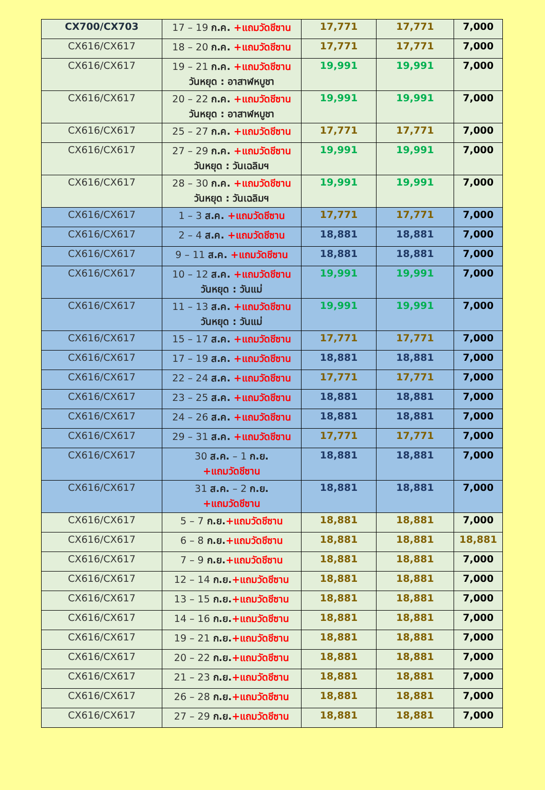| CX700/CX703 | 17 – 19 ก.ค. +แถมวัดชีซาน | 17,771 | 17,771 | 7,000 |
| CX616/CX617 | 18 – 20 ก.ค. +แถมวัดชีซาน | 17,771 | 17,771 | 7,000 |
| CX616/CX617 | 19 – 21 ก.ค. +แถมวัดชีซาน วันหยุด : อาสาฬหบูชา | 19,991 | 19,991 | 7,000 |
| CX616/CX617 | 20 – 22 ก.ค. +แถมวัดชีซาน วันหยุด : อาสาฬหบูชา | 19,991 | 19,991 | 7,000 |
| CX616/CX617 | 25 – 27 ก.ค. +แถมวัดชีซาน | 17,771 | 17,771 | 7,000 |
| CX616/CX617 | 27 – 29 ก.ค. +แถมวัดชีซาน วันหยุด : วันเฉลิมฯ | 19,991 | 19,991 | 7,000 |
| CX616/CX617 | 28 – 30 ก.ค. +แถมวัดชีซาน วันหยุด : วันเฉลิมฯ | 19,991 | 19,991 | 7,000 |
| CX616/CX617 | 1 – 3 ส.ค. +แถมวัดชีซาน | 17,771 | 17,771 | 7,000 |
| CX616/CX617 | 2 – 4 ส.ค. +แถมวัดชีซาน | 18,881 | 18,881 | 7,000 |
| CX616/CX617 | 9 – 11 ส.ค. +แถมวัดชีซาน | 18,881 | 18,881 | 7,000 |
| CX616/CX617 | 10 – 12 ส.ค. +แถมวัดชีซาน วันหยุด : วันแม่ | 19,991 | 19,991 | 7,000 |
| CX616/CX617 | 11 – 13 ส.ค. +แถมวัดชีซาน วันหยุด : วันแม่ | 19,991 | 19,991 | 7,000 |
| CX616/CX617 | 15 – 17 ส.ค. +แถมวัดชีซาน | 17,771 | 17,771 | 7,000 |
| CX616/CX617 | 17 – 19 ส.ค. +แถมวัดชีซาน | 18,881 | 18,881 | 7,000 |
| CX616/CX617 | 22 – 24 ส.ค. +แถมวัดชีซาน | 17,771 | 17,771 | 7,000 |
| CX616/CX617 | 23 – 25 ส.ค. +แถมวัดชีซาน | 18,881 | 18,881 | 7,000 |
| CX616/CX617 | 24 – 26 ส.ค. +แถมวัดชีซาน | 18,881 | 18,881 | 7,000 |
| CX616/CX617 | 29 – 31 ส.ค. +แถมวัดชีซาน | 17,771 | 17,771 | 7,000 |
| CX616/CX617 | 30 ส.ค. – 1 ก.ย. +แถมวัดชีซาน | 18,881 | 18,881 | 7,000 |
| CX616/CX617 | 31 ส.ค. – 2 ก.ย. +แถมวัดชีซาน | 18,881 | 18,881 | 7,000 |
| CX616/CX617 | 5 – 7 ก.ย. +แถมวัดชีซาน | 18,881 | 18,881 | 7,000 |
| CX616/CX617 | 6 – 8 ก.ย. +แถมวัดชีซาน | 18,881 | 18,881 | 18,881 |
| CX616/CX617 | 7 – 9 ก.ย. +แถมวัดชีซาน | 18,881 | 18,881 | 7,000 |
| CX616/CX617 | 12 – 14 ก.ย. +แถมวัดชีซาน | 18,881 | 18,881 | 7,000 |
| CX616/CX617 | 13 – 15 ก.ย. +แถมวัดชีซาน | 18,881 | 18,881 | 7,000 |
| CX616/CX617 | 14 – 16 ก.ย. +แถมวัดชีซาน | 18,881 | 18,881 | 7,000 |
| CX616/CX617 | 19 – 21 ก.ย. +แถมวัดชีซาน | 18,881 | 18,881 | 7,000 |
| CX616/CX617 | 20 – 22 ก.ย. +แถมวัดชีซาน | 18,881 | 18,881 | 7,000 |
| CX616/CX617 | 21 – 23 ก.ย. +แถมวัดชีซาน | 18,881 | 18,881 | 7,000 |
| CX616/CX617 | 26 – 28 ก.ย. +แถมวัดชีซาน | 18,881 | 18,881 | 7,000 |
| CX616/CX617 | 27 – 29 ก.ย. +แถมวัดชีซาน | 18,881 | 18,881 | 7,000 |